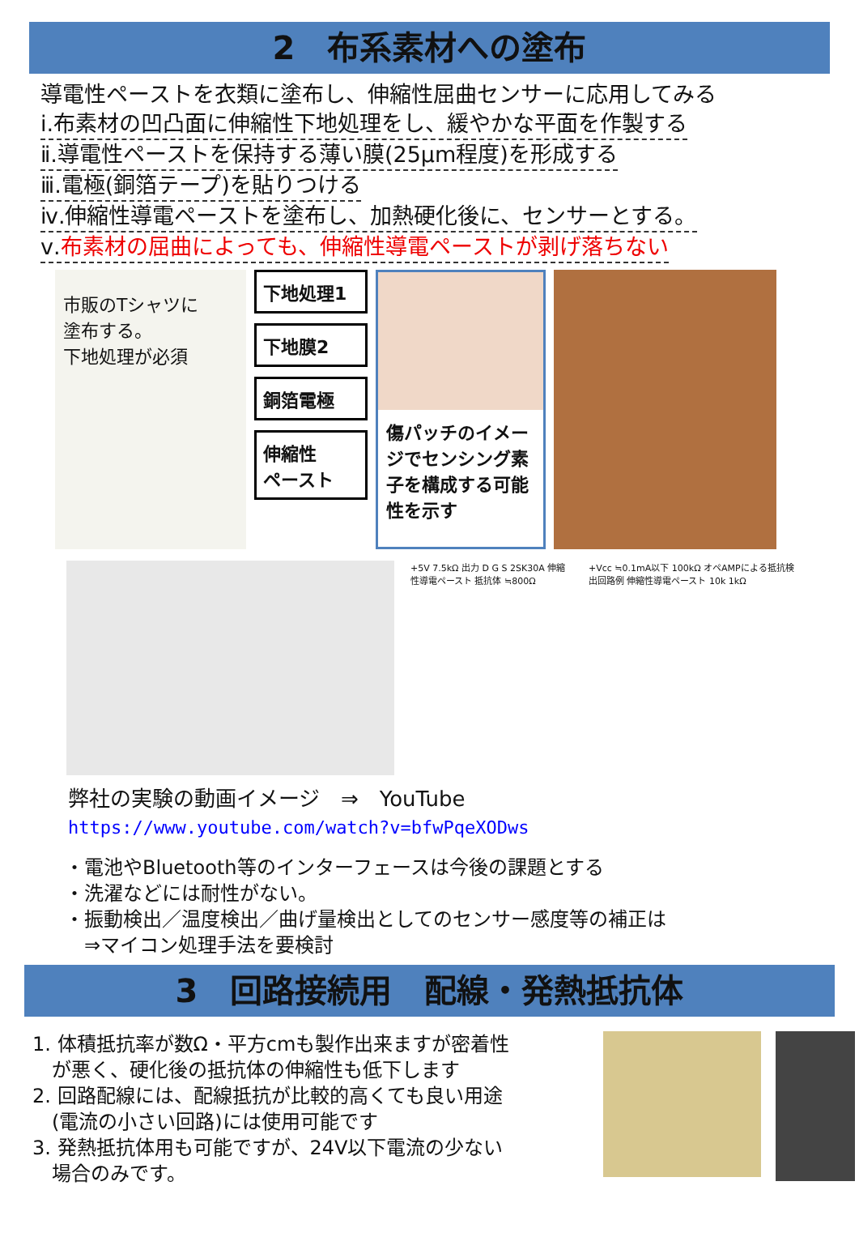2　布系素材への塗布
導電性ペーストを衣類に塗布し、伸縮性屈曲センサーに応用してみる
ⅰ.布素材の凹凸面に伸縮性下地処理をし、緩やかな平面を作製する
ⅱ.導電性ペーストを保持する薄い膜(25μm程度)を形成する
ⅲ.電極(銅箔テープ)を貼りつける
ⅳ.伸縮性導電ペーストを塗布し、加熱硬化後に、センサーとする。
ⅴ.布素材の屈曲によっても、伸縮性導電ペーストが剥げ落ちない
市販のTシャツに
塗布する。
下地処理が必須
下地処理1
下地膜2
銅箔電極
伸縮性
ペースト
傷パッチのイメージでセンシング素子を構成する可能性を示す
+5V 7.5kΩ 出力 D G S 2SK30A 伸縮性導電ペースト 抵抗体 ≒800Ω
+Vcc ≒0.1mA以下 100kΩ オペAMPによる抵抗検出回路例 伸縮性導電ペースト 10k 1kΩ
弊社の実験の動画イメージ　⇒　YouTube
https://www.youtube.com/watch?v=bfwPqeXODws
・電池やBluetooth等のインターフェースは今後の課題とする
・洗濯などには耐性がない。
・振動検出／温度検出／曲げ量検出としてのセンサー感度等の補正は
　⇒マイコン処理手法を要検討
3　回路接続用　配線・発熱抵抗体
1. 体積抵抗率が数Ω・平方cmも製作出来ますが密着性
　が悪く、硬化後の抵抗体の伸縮性も低下します
2. 回路配線には、配線抵抗が比較的高くても良い用途
　(電流の小さい回路)には使用可能です
3. 発熱抵抗体用も可能ですが、24V以下電流の少ない
　場合のみです。